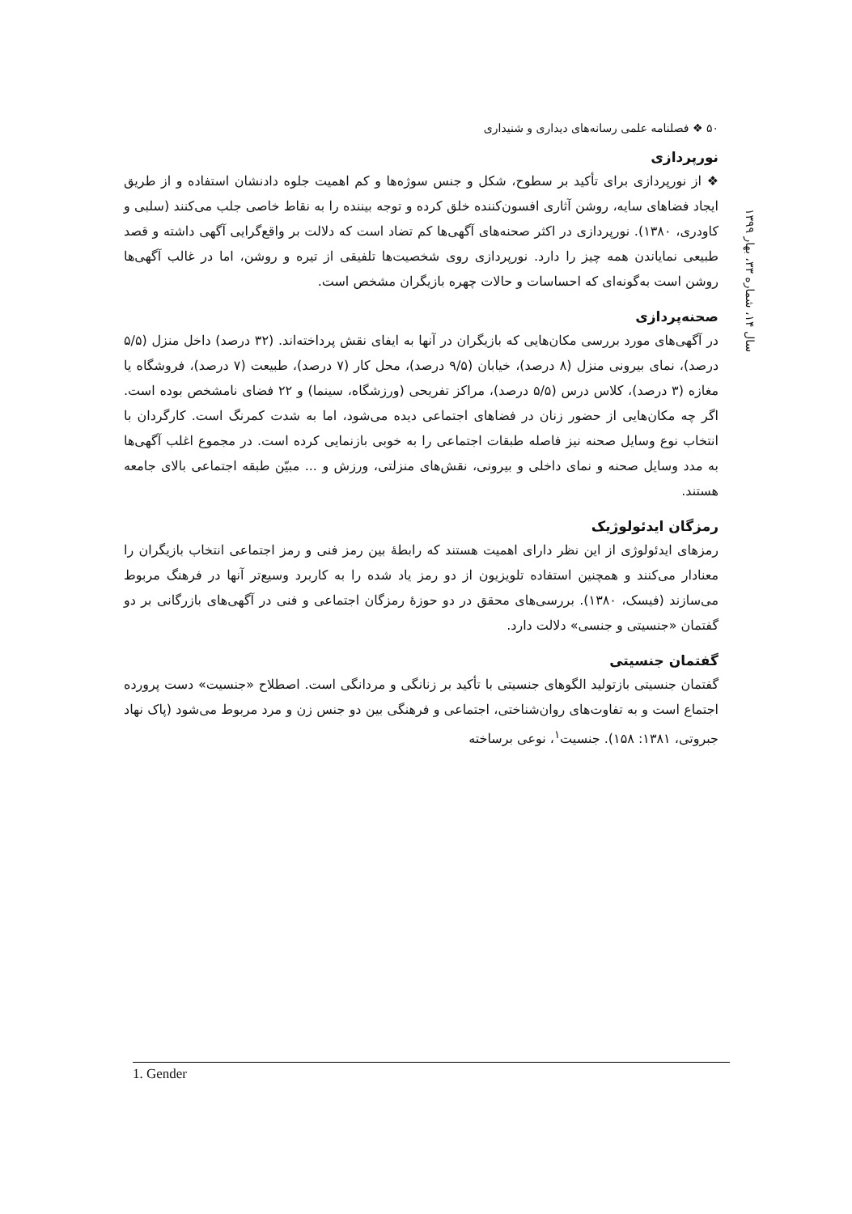۵۰ ❖ فصلنامه علمی رسانه‌های دیداری و شنیداری
نورپردازی
❖ از نورپردازی برای تأکید بر سطوح، شکل و جنس سوژه‌ها و کم اهمیت جلوه دادنشان استفاده و از طریق ایجاد فضاهای سایه، روشن آثاری افسون‌کننده خلق کرده و توجه بیننده را به نقاط خاصی جلب می‌کنند (سلبی و کاودری، ۱۳۸۰). نورپردازی در اکثر صحنه‌های آگهی‌ها کم تضاد است که دلالت بر واقع‌گرایی آگهی داشته و قصد طبیعی نمایاندن همه چیز را دارد. نورپردازی روی شخصیت‌ها تلفیقی از تیره و روشن، اما در غالب آگهی‌ها روشن است به‌گونه‌ای که احساسات و حالات چهره بازیگران مشخص است.
صحنه‌پردازی
در آگهی‌های مورد بررسی مکان‌هایی که بازیگران در آنها به ایفای نقش پرداخته‌اند. (۳۲ درصد) داخل منزل (۵/۵ درصد)، نمای بیرونی منزل (۸ درصد)، خیابان (۹/۵ درصد)، محل کار (۷ درصد)، طبیعت (۷ درصد)، فروشگاه یا مغازه (۳ درصد)، کلاس درس (۵/۵ درصد)، مراکز تفریحی (ورزشگاه، سینما) و ۲۲ فضای نامشخص بوده است. اگر چه مکان‌هایی از حضور زنان در فضاهای اجتماعی دیده می‌شود، اما به شدت کمرنگ است. کارگردان با انتخاب نوع وسایل صحنه نیز فاصله طبقات اجتماعی را به خوبی بازنمایی کرده است. در مجموع اغلب آگهی‌ها به مدد وسایل صحنه و نمای داخلی و بیرونی، نقش‌های منزلتی، ورزش و ... مبیّن طبقه اجتماعی بالای جامعه هستند.
رمزگان ایدئولوژیک
رمزهای ایدئولوژی از این نظر دارای اهمیت هستند که رابطهٔ بین رمز فنی و رمز اجتماعی انتخاب بازیگران را معنادار می‌کنند و همچنین استفاده تلویزیون از دو رمز یاد شده را به کاربرد وسیع‌تر آنها در فرهنگ مربوط می‌سازند (فیسک، ۱۳۸۰). بررسی‌های محقق در دو حوزهٔ رمزگان اجتماعی و فنی در آگهی‌های بازرگانی بر دو گفتمان «جنسیتی و جنسی» دلالت دارد.
گفتمان جنسیتی
گفتمان جنسیتی بازتولید الگوهای جنسیتی با تأکید بر زنانگی و مردانگی است. اصطلاح «جنسیت» دست پرورده اجتماع است و به تفاوت‌های روان‌شناختی، اجتماعی و فرهنگی بین دو جنس زن و مرد مربوط می‌شود (پاک نهاد جبروتی، ۱۳۸۱: ۱۵۸). جنسیت<sup>۱</sup>، نوعی برساخته
سال ۱۴، شماره ۳۳، بهار ۱۳۹۹
1. Gender